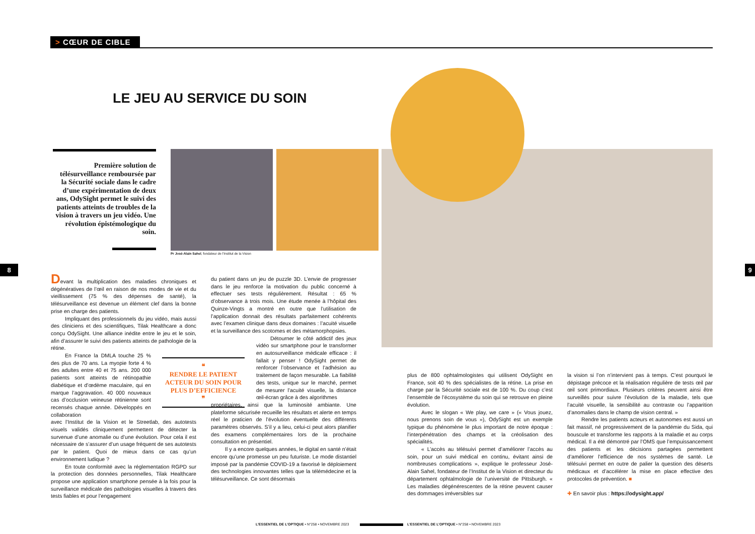> CŒUR DE CIBLE
LE JEU AU SERVICE DU SOIN
Première solution de télésurveillance remboursée par la Sécurité sociale dans le cadre d’une expérimentation de deux ans, OdySight permet le suivi des patients atteints de troubles de la vision à travers un jeu vidéo. Une révolution épistémologique du soin.
Pr José-Alain Sahel, fondateur de l’Institut de la Vision
8 9
Devant la multiplication des maladies chroniques et dégénératives de l’œil en raison de nos modes de vie et du vieillissement (75 % des dépenses de santé), la télésurveillance est devenue un élément clef dans la bonne prise en charge des patients.
Impliquant des professionnels du jeu vidéo, mais aussi des cliniciens et des scientifiques, Tilak Healthcare a donc conçu OdySight. Une alliance inédite entre le jeu et le soin, afin d’assurer le suivi des patients atteints de pathologie de la rétine.
En France la DMLA touche 25 % des plus de 70 ans. La myopie forte 4 % des adultes entre 40 et 75 ans. 200 000 patients sont atteints de rétinopathie diabétique et d’œdème maculaire, qui en marque l’aggravation. 40 000 nouveaux cas d’occlusion veineuse rétinienne sont recensés chaque année. Développés en collaboration
avec l’Institut de la Vision et le Streetlab, des autotests visuels validés cliniquement permettent de détecter la survenue d’une anomalie ou d’une évolution. Pour cela il est nécessaire de s’assurer d’un usage fréquent de ses autotests par le patient. Quoi de mieux dans ce cas qu’un environnement ludique ?
En toute conformité avec la réglementation RGPD sur la protection des données personnelles, Tilak Healthcare propose une application smartphone pensée à la fois pour la surveillance médicale des pathologies visuelles à travers des tests fiables et pour l’engagement
❝
RENDRE LE PATIENT ACTEUR DU SOIN POUR PLUS D’EFFICIENCE
❞
du patient dans un jeu de puzzle 3D. L’envie de progresser dans le jeu renforce la motivation du public concerné à effectuer ses tests régulièrement. Résultat : 65 % d’observance à trois mois. Une étude menée à l’hôpital des Quinze-Vingts a montré en outre que l’utilisation de l’application donnait des résultats parfaitement cohérents avec l’examen clinique dans deux domaines : l’acuité visuelle et la surveillance des scotomes et des métamorphopsies.
Détourner le côté addictif des jeux vidéo sur smartphone pour le transformer en autosurveillance médicale efficace : il fallait y penser ! OdySight permet de renforcer l’observance et l’adhésion au traitement de façon mesurable. La fiabilité des tests, unique sur le marché, permet de mesurer l’acuité visuelle, la distance œil-écran grâce à des algorithmes
propriétaires, ainsi que la luminosité ambiante. Une plateforme sécurisée recueille les résultats et alerte en temps réel le praticien de l’évolution éventuelle des différents paramètres observés. S’il y a lieu, celui-ci peut alors planifier des examens complémentaires lors de la prochaine consultation en présentiel.
Il y a encore quelques années, le digital en santé n’était encore qu’une promesse un peu futuriste. Le mode distantiel imposé par la pandémie COVID-19 a favorisé le déploiement des technologies innovantes telles que la télémédecine et la télésurveillance. Ce sont désormais
plus de 800 ophtalmologistes qui utilisent OdySight en France, soit 40 % des spécialistes de la rétine. La prise en charge par la Sécurité sociale est de 100 %. Du coup c’est l’ensemble de l’écosystème du soin qui se retrouve en pleine évolution.
Avec le slogan « We play, we care » (« Vous jouez, nous prenons soin de vous »), OdySight est un exemple typique du phénomène le plus important de notre époque : l’interpénétration des champs et la créolisation des spécialités.
« L’accès au télésuivi permet d’améliorer l’accès au soin, pour un suivi médical en continu, évitant ainsi de nombreuses complications », explique le professeur José-Alain Sahel, fondateur de l’Institut de la Vision et directeur du département ophtalmologie de l’université de Pittsburgh. « Les maladies dégénérescentes de la rétine peuvent causer des dommages irréversibles sur
la vision si l’on n’intervient pas à temps. C’est pourquoi le dépistage précoce et la réalisation régulière de tests œil par œil sont primordiaux. Plusieurs critères peuvent ainsi être surveillés pour suivre l’évolution de la maladie, tels que l’acuité visuelle, la sensibilité au contraste ou l’apparition d’anomalies dans le champ de vision central. »
Rendre les patients acteurs et autonomes est aussi un fait massif, né progressivement de la pandémie du Sida, qui bouscule et transforme les rapports à la maladie et au corps médical. Il a été démontré par l’OMS que l’empuissancement des patients et les décisions partagées permettent d’améliorer l’efficience de nos systèmes de santé. Le télésuivi permet en outre de palier la question des déserts médicaux et d’accélérer la mise en place effective des protocoles de prévention. ■
✚ En savoir plus : https://odysight.app/
L’ESSENTIEL DE L’OPTIQUE • N°258 • NOVEMBRE 2023
L’ESSENTIEL DE L’OPTIQUE • N°258 • NOVEMBRE 2023